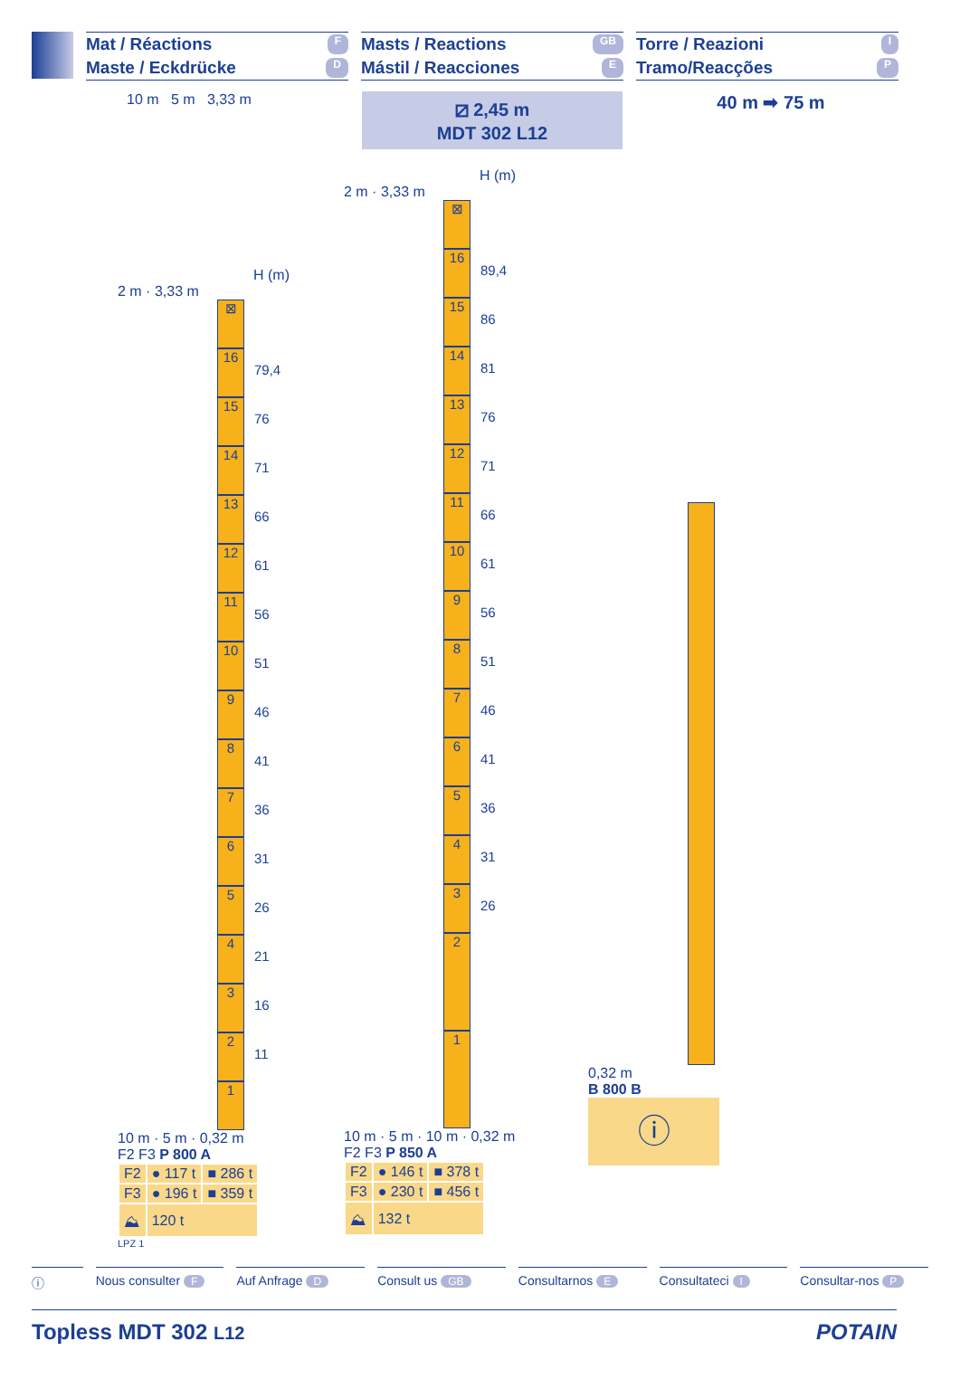Mat / Réactions F
Maste / Eckdrücke D
Masts / Reactions GB
Mástil / Reacciones E
Torre / Reazioni I
Tramo/Reacções P
10 m 5 m 3,33 m
⧄ 2,45 m
MDT 302 L12
40 m ➡ 75 m
H (m)
2 m · 3,33 m
⊠
16
79,4
15
76
14
71
13
66
12
61
11
56
10
51
9
46
8
41
7
36
6
31
5
26
4
21
3
16
2
11
1
10 m · 5 m · 0,32 m
F2 F3 P 800 A
| F2 | ● 117 t | ■ 286 t |
| F3 | ● 196 t | ■ 359 t |
| ⛰ | 120 t | |
LPZ 1
H (m)
2 m · 3,33 m
⊠
16
89,4
15
86
14
81
13
76
12
71
11
66
10
61
9
56
8
51
7
46
6
41
5
36
4
31
3
26
2
1
10 m · 5 m · 10 m · 0,32 m
F2 F3 P 850 A
| F2 | ● 146 t | ■ 378 t |
| F3 | ● 230 t | ■ 456 t |
| ⛰ | 132 t | |
0,32 m
B 800 B
ⓘ
ⓘ Nous consulter F
Auf Anfrage D
Consult us GB
Consultarnos E
Consultateci I
Consultar-nos P
Topless MDT 302 L12 POTAIN